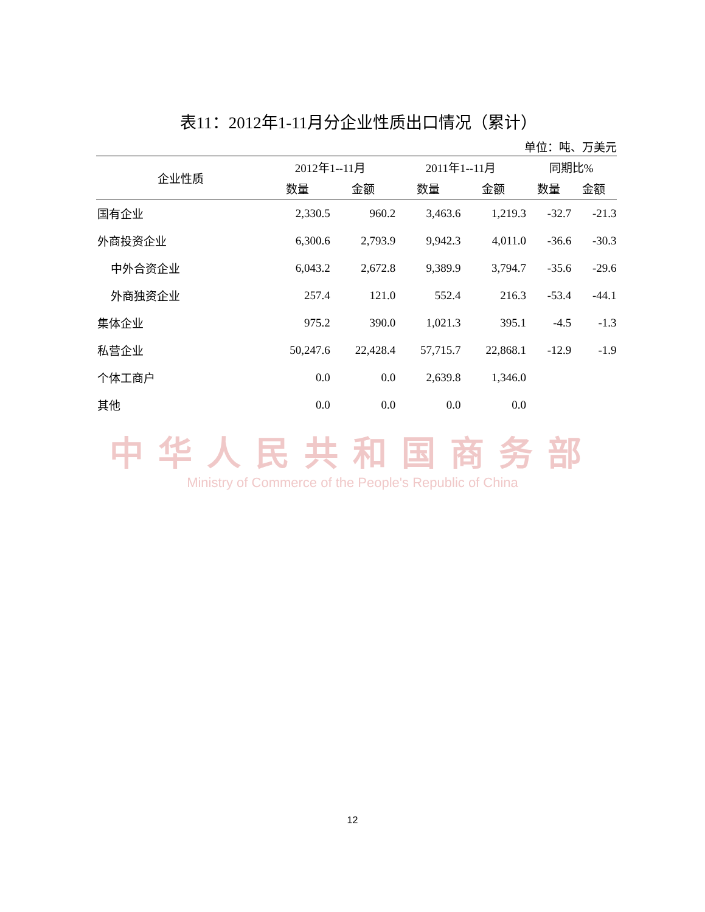表11：2012年1-11月分企业性质出口情况（累计）
单位：吨、万美元
| 企业性质 | 2012年1--11月 | | 2011年1--11月 | | 同期比% | |
| --- | --- | --- | --- | --- | --- | --- |
| | 数量 | 金额 | 数量 | 金额 | 数量 | 金额 |
| 国有企业 | 2,330.5 | 960.2 | 3,463.6 | 1,219.3 | -32.7 | -21.3 |
| 外商投资企业 | 6,300.6 | 2,793.9 | 9,942.3 | 4,011.0 | -36.6 | -30.3 |
| 中外合资企业 | 6,043.2 | 2,672.8 | 9,389.9 | 3,794.7 | -35.6 | -29.6 |
| 外商独资企业 | 257.4 | 121.0 | 552.4 | 216.3 | -53.4 | -44.1 |
| 集体企业 | 975.2 | 390.0 | 1,021.3 | 395.1 | -4.5 | -1.3 |
| 私营企业 | 50,247.6 | 22,428.4 | 57,715.7 | 22,868.1 | -12.9 | -1.9 |
| 个体工商户 | 0.0 | 0.0 | 2,639.8 | 1,346.0 | | |
| 其他 | 0.0 | 0.0 | 0.0 | 0.0 | | |
中华人民共和国商务部
Ministry of Commerce of the People's Republic of China
12